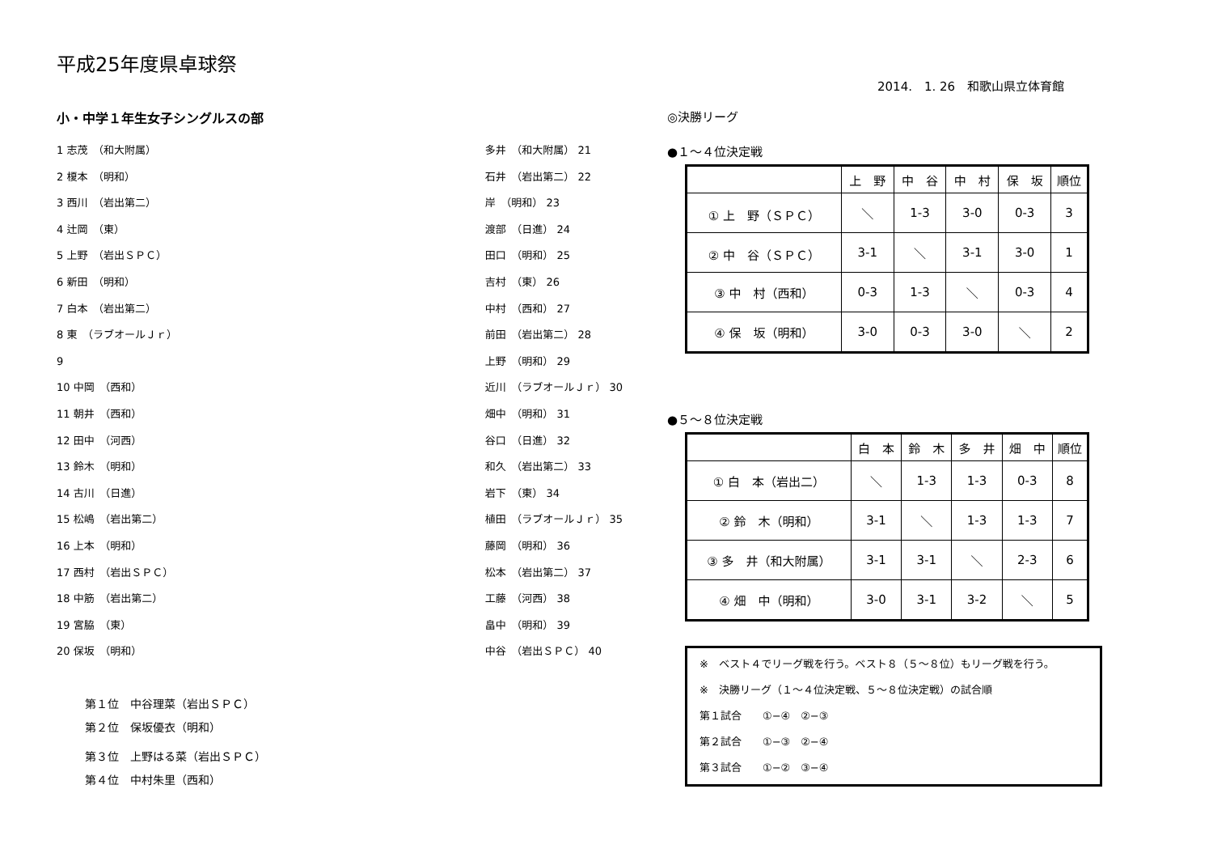平成25年度県卓球祭
2014.　1. 26　和歌山県立体育館
小・中学１年生女子シングルスの部
1 志茂　（和大附属）
2 榎本　（明和）
3 西川　（岩出第二）
4 辻岡　（東）
5 上野　（岩出ＳＰＣ）
6 新田　（明和）
7 白本　（岩出第二）
8 東　（ラブオールＪｒ）
9
10 中岡　（西和）
11 朝井　（西和）
12 田中　（河西）
13 鈴木　（明和）
14 古川　（日進）
15 松嶋　（岩出第二）
16 上本　（明和）
17 西村　（岩出ＳＰＣ）
18 中筋　（岩出第二）
19 宮脇　（東）
20 保坂　（明和）
多井　（和大附属） 21
石井　（岩出第二） 22
岸　（明和） 23
渡部　（日進） 24
田口　（明和） 25
吉村　（東） 26
中村　（西和） 27
前田　（岩出第二） 28
上野　（明和） 29
近川　（ラブオールＪｒ） 30
畑中　（明和） 31
谷口　（日進） 32
和久　（岩出第二） 33
岩下　（東） 34
植田　（ラブオールＪｒ） 35
藤岡　（明和） 36
松本　（岩出第二） 37
工藤　（河西） 38
畠中　（明和） 39
中谷　（岩出ＳＰＣ） 40
第１位　中谷理菜（岩出ＳＰＣ）
第２位　保坂優衣（明和）
第３位　上野はる菜（岩出ＳＰＣ）
第４位　中村朱里（西和）
◎決勝リーグ
●１～４位決定戦
| | 上 野 | 中 谷 | 中 村 | 保 坂 | 順位 |
| --- | --- | --- | --- | --- | --- |
| ① 上 野（ＳＰＣ） | ＼ | 1-3 | 3-0 | 0-3 | 3 |
| ② 中 谷（ＳＰＣ） | 3-1 | ＼ | 3-1 | 3-0 | 1 |
| ③ 中 村（西和） | 0-3 | 1-3 | ＼ | 0-3 | 4 |
| ④ 保 坂（明和） | 3-0 | 0-3 | 3-0 | ＼ | 2 |
●５～８位決定戦
| | 白 本 | 鈴 木 | 多 井 | 畑 中 | 順位 |
| --- | --- | --- | --- | --- | --- |
| ① 白 本（岩出二） | ＼ | 1-3 | 1-3 | 0-3 | 8 |
| ② 鈴 木（明和） | 3-1 | ＼ | 1-3 | 1-3 | 7 |
| ③ 多 井（和大附属） | 3-1 | 3-1 | ＼ | 2-3 | 6 |
| ④ 畑 中（明和） | 3-0 | 3-1 | 3-2 | ＼ | 5 |
※　ベスト４でリーグ戦を行う。ベスト８（５～８位）もリーグ戦を行う。
※　決勝リーグ（１～４位決定戦、５～８位決定戦）の試合順
第１試合　　①−④　②−③
第２試合　　①−③　②−④
第３試合　　①−②　③−④